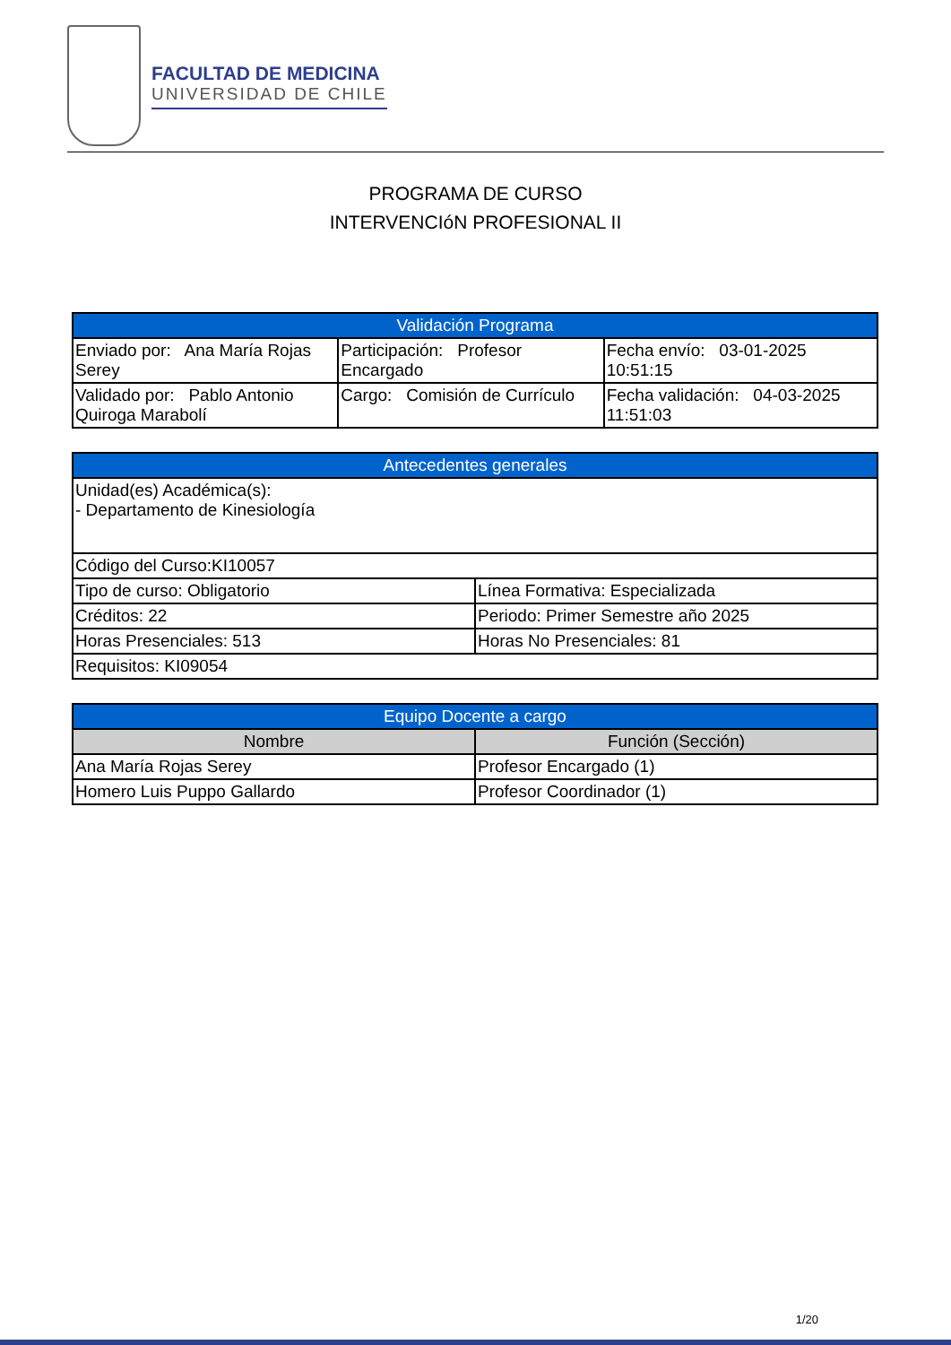FACULTAD DE MEDICINA
UNIVERSIDAD DE CHILE
PROGRAMA DE CURSO
INTERVENCIóN PROFESIONAL II
| Validación Programa | | |
| --- | --- | --- |
| Enviado por: Ana María Rojas Serey | Participación: Profesor Encargado | Fecha envío: 03-01-2025 10:51:15 |
| Validado por: Pablo Antonio Quiroga Marabolí | Cargo: Comisión de Currículo | Fecha validación: 04-03-2025 11:51:03 |
| Antecedentes generales | |
| --- | --- |
| Unidad(es) Académica(s): - Departamento de Kinesiología | |
| Código del Curso:KI10057 | |
| Tipo de curso: Obligatorio | Línea Formativa: Especializada |
| Créditos: 22 | Periodo: Primer Semestre año 2025 |
| Horas Presenciales: 513 | Horas No Presenciales: 81 |
| Requisitos: KI09054 | |
| Equipo Docente a cargo | |
| --- | --- |
| Nombre | Función (Sección) |
| Ana María Rojas Serey | Profesor Encargado (1) |
| Homero Luis Puppo Gallardo | Profesor Coordinador (1) |
1/20